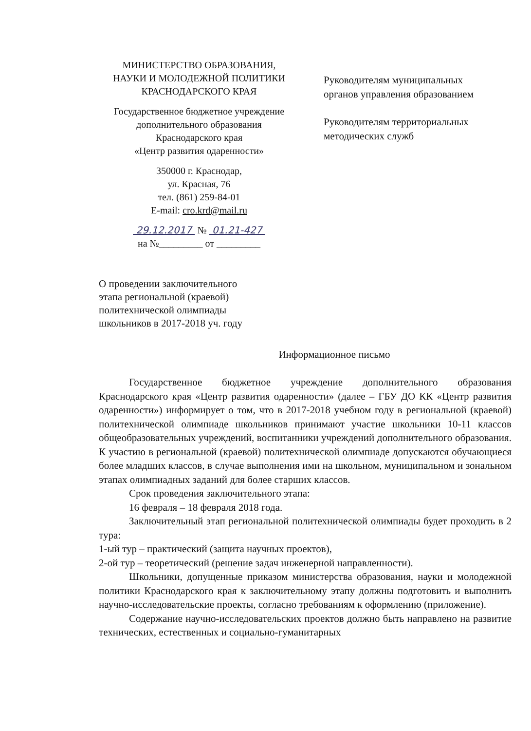МИНИСТЕРСТВО ОБРАЗОВАНИЯ,
НАУКИ И МОЛОДЕЖНОЙ ПОЛИТИКИ
КРАСНОДАРСКОГО КРАЯ
Государственное бюджетное учреждение
дополнительного образования
Краснодарского края
«Центр развития одаренности»
350000 г. Краснодар,
ул. Красная, 76
тел. (861) 259-84-01
E-mail: cro.krd@mail.ru
29.12.2017 № 01.21-427
на №_________ от _________
Руководителям муниципальных
органов управления образованием
Руководителям территориальных
методических служб
О проведении заключительного
этапа региональной (краевой)
политехнической олимпиады
школьников в 2017-2018 уч. году
Информационное письмо
Государственное бюджетное учреждение дополнительного образования Краснодарского края «Центр развития одаренности» (далее – ГБУ ДО КК «Центр развития одаренности») информирует о том, что в 2017-2018 учебном году в региональной (краевой) политехнической олимпиаде школьников принимают участие школьники 10-11 классов общеобразовательных учреждений, воспитанники учреждений дополнительного образования. К участию в региональной (краевой) политехнической олимпиаде допускаются обучающиеся более младших классов, в случае выполнения ими на школьном, муниципальном и зональном этапах олимпиадных заданий для более старших классов.
Срок проведения заключительного этапа:
16 февраля – 18 февраля 2018 года.
Заключительный этап региональной политехнической олимпиады будет проходить в 2 тура:
1-ый тур – практический (защита научных проектов),
2-ой тур – теоретический (решение задач инженерной направленности).
Школьники, допущенные приказом министерства образования, науки и молодежной политики Краснодарского края к заключительному этапу должны подготовить и выполнить научно-исследовательские проекты, согласно требованиям к оформлению (приложение).
Содержание научно-исследовательских проектов должно быть направлено на развитие технических, естественных и социально-гуманитарных